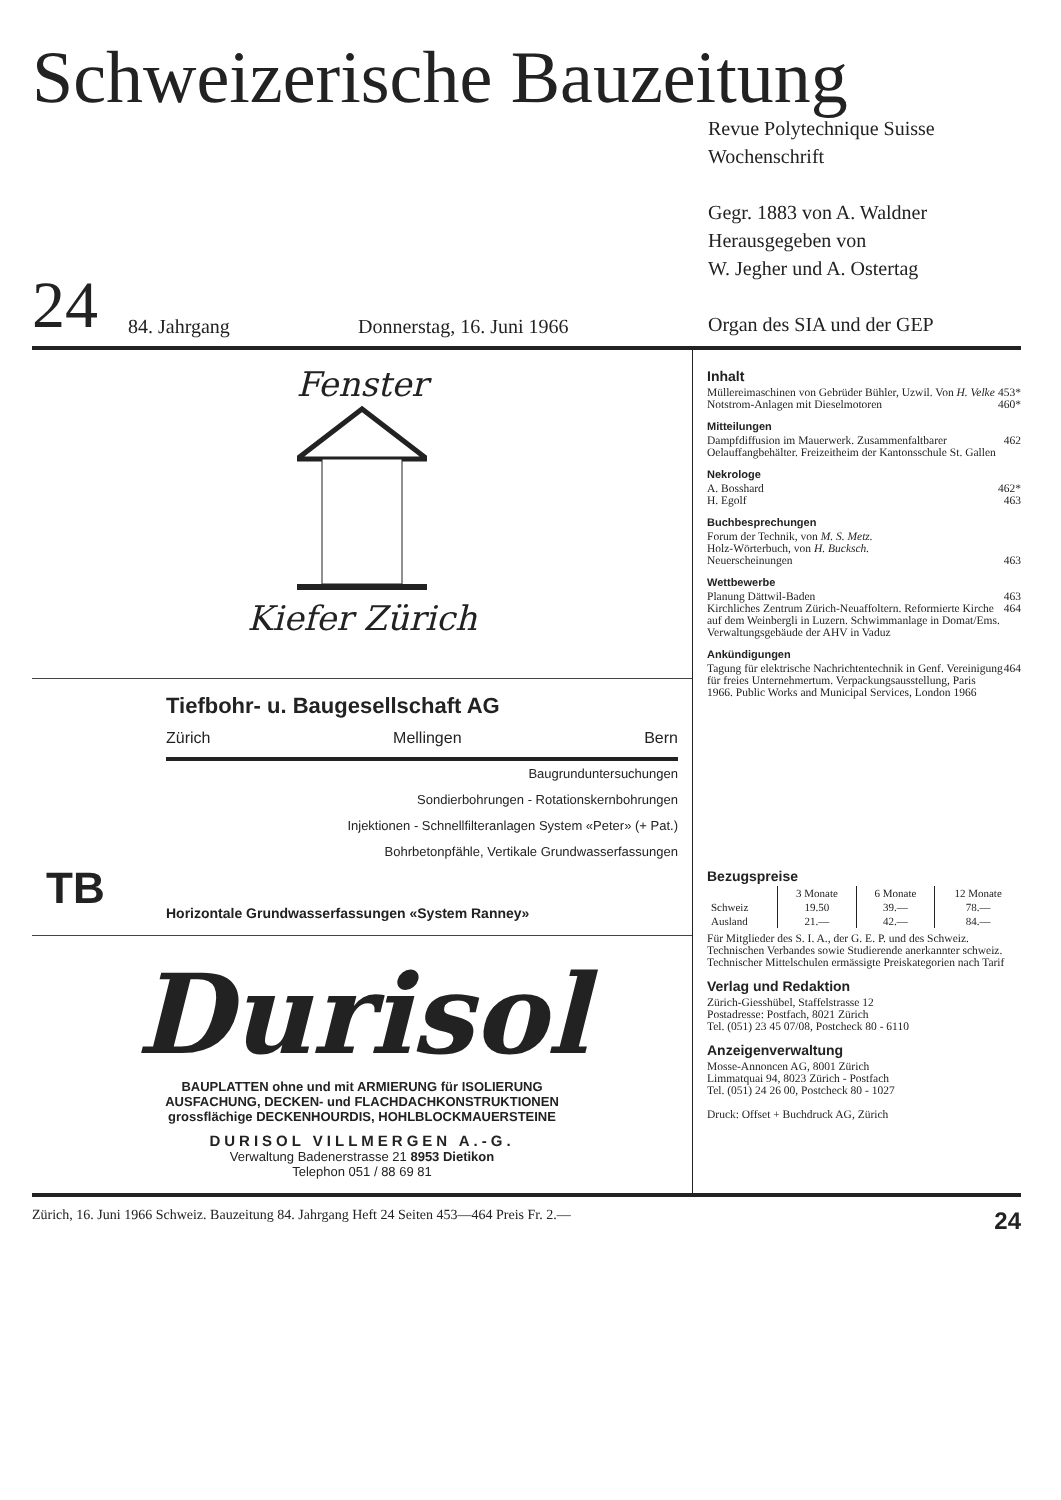Schweizerische Bauzeitung
24
84. Jahrgang
Donnerstag, 16. Juni 1966
Revue Polytechnique Suisse
Wochenschrift
Gegr. 1883 von A. Waldner
Herausgegeben von
W. Jegher und A. Ostertag
Organ des SIA und der GEP
Fenster
Kiefer Zürich
TB
Tiefbohr- u. Baugesellschaft AG
Zürich Mellingen Bern
Baugrunduntersuchungen
Sondierbohrungen - Rotationskernbohrungen
Injektionen - Schnellfilteranlagen System «Peter» (+ Pat.)
Bohrbetonpfähle, Vertikale Grundwasserfassungen
Horizontale Grundwasserfassungen «System Ranney»
Durisol
BAUPLATTEN ohne und mit ARMIERUNG für ISOLIERUNG
AUSFACHUNG, DECKEN- und FLACHDACHKONSTRUKTIONEN
grossflächige DECKENHOURDIS, HOHLBLOCKMAUERSTEINE
DURISOL VILLMERGEN A.-G.
Verwaltung Badenerstrasse 21 8953 Dietikon
Telephon 051 / 88 69 81
Inhalt
Müllereimaschinen von Gebrüder Bühler, Uzwil. Von H. Velke 453*
Notstrom-Anlagen mit Dieselmotoren 460*
Mitteilungen
Dampfdiffusion im Mauerwerk. Zusammenfaltbarer Oelauffangbehälter. Freizeitheim der Kantonsschule St. Gallen 462
Nekrologe
A. Bosshard 462*
H. Egolf 463
Buchbesprechungen
Forum der Technik, von M. S. Metz.
Holz-Wörterbuch, von H. Bucksch.
Neuerscheinungen 463
Wettbewerbe
Planung Dättwil-Baden 463
Kirchliches Zentrum Zürich-Neuaffoltern. Reformierte Kirche auf dem Weinbergli in Luzern. Schwimmanlage in Domat/Ems. Verwaltungsgebäude der AHV in Vaduz 464
Ankündigungen
Tagung für elektrische Nachrichtentechnik in Genf. Vereinigung für freies Unternehmertum. Verpackungsausstellung, Paris 1966. Public Works and Municipal Services, London 1966 464
Bezugspreise
| | 3 Monate | 6 Monate | 12 Monate |
| --- | --- | --- | --- |
| Schweiz | 19.50 | 39.— | 78.— |
| Ausland | 21.— | 42.— | 84.— |
Für Mitglieder des S. I. A., der G. E. P. und des Schweiz. Technischen Verbandes sowie Studierende anerkannter schweiz. Technischer Mittelschulen ermässigte Preiskategorien nach Tarif
Verlag und Redaktion
Zürich-Giesshübel, Staffelstrasse 12
Postadresse: Postfach, 8021 Zürich
Tel. (051) 23 45 07/08, Postcheck 80 - 6110
Anzeigenverwaltung
Mosse-Annoncen AG, 8001 Zürich
Limmatquai 94, 8023 Zürich - Postfach
Tel. (051) 24 26 00, Postcheck 80 - 1027
Druck: Offset + Buchdruck AG, Zürich
Zürich, 16. Juni 1966 Schweiz. Bauzeitung 84. Jahrgang Heft 24 Seiten 453—464 Preis Fr. 2.— 24